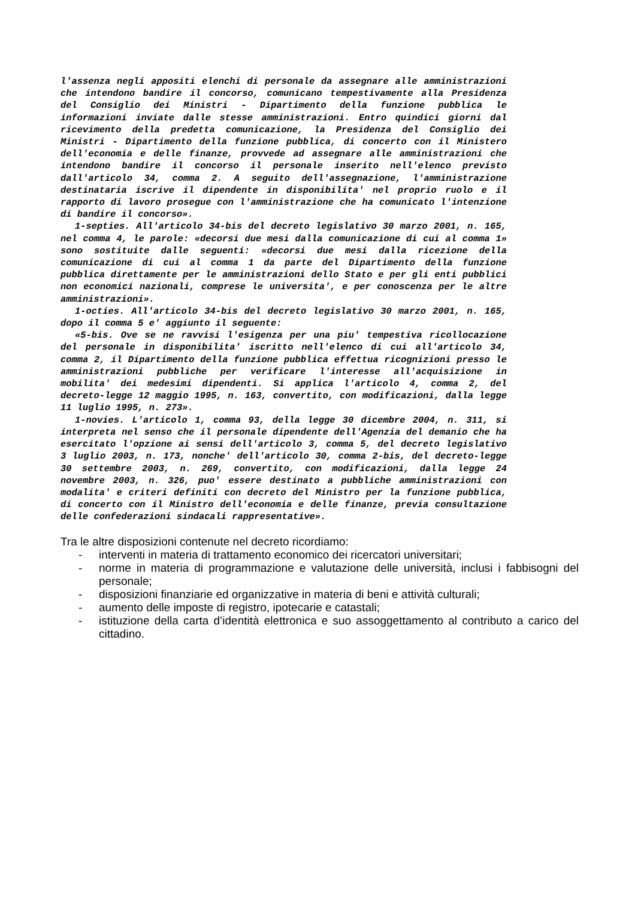l'assenza negli appositi elenchi di personale da assegnare alle amministrazioni che intendono bandire il concorso, comunicano tempestivamente alla Presidenza del Consiglio dei Ministri - Dipartimento della funzione pubblica le informazioni inviate dalle stesse amministrazioni. Entro quindici giorni dal ricevimento della predetta comunicazione, la Presidenza del Consiglio dei Ministri - Dipartimento della funzione pubblica, di concerto con il Ministero dell'economia e delle finanze, provvede ad assegnare alle amministrazioni che intendono bandire il concorso il personale inserito nell'elenco previsto dall'articolo 34, comma 2. A seguito dell'assegnazione, l'amministrazione destinataria iscrive il dipendente in disponibilita' nel proprio ruolo e il rapporto di lavoro prosegue con l'amministrazione che ha comunicato l'intenzione di bandire il concorso».
1-septies. All'articolo 34-bis del decreto legislativo 30 marzo 2001, n. 165, nel comma 4, le parole: «decorsi due mesi dalla comunicazione di cui al comma 1» sono sostituite dalle seguenti: «decorsi due mesi dalla ricezione della comunicazione di cui al comma 1 da parte del Dipartimento della funzione pubblica direttamente per le amministrazioni dello Stato e per gli enti pubblici non economici nazionali, comprese le universita', e per conoscenza per le altre amministrazioni».
1-octies. All'articolo 34-bis del decreto legislativo 30 marzo 2001, n. 165, dopo il comma 5 e' aggiunto il seguente:
«5-bis. Ove se ne ravvisi l'esigenza per una piu' tempestiva ricollocazione del personale in disponibilita' iscritto nell'elenco di cui all'articolo 34, comma 2, il Dipartimento della funzione pubblica effettua ricognizioni presso le amministrazioni pubbliche per verificare l'interesse all'acquisizione in mobilita' dei medesimi dipendenti. Si applica l'articolo 4, comma 2, del decreto-legge 12 maggio 1995, n. 163, convertito, con modificazioni, dalla legge 11 luglio 1995, n. 273».
1-novies. L'articolo 1, comma 93, della legge 30 dicembre 2004, n. 311, si interpreta nel senso che il personale dipendente dell'Agenzia del demanio che ha esercitato l'opzione ai sensi dell'articolo 3, comma 5, del decreto legislativo 3 luglio 2003, n. 173, nonche' dell'articolo 30, comma 2-bis, del decreto-legge 30 settembre 2003, n. 269, convertito, con modificazioni, dalla legge 24 novembre 2003, n. 326, puo' essere destinato a pubbliche amministrazioni con modalita' e criteri definiti con decreto del Ministro per la funzione pubblica, di concerto con il Ministro dell'economia e delle finanze, previa consultazione delle confederazioni sindacali rappresentative».
Tra le altre disposizioni contenute nel decreto ricordiamo:
- interventi in materia di trattamento economico dei ricercatori universitari;
- norme in materia di programmazione e valutazione delle università, inclusi i fabbisogni del personale;
- disposizioni finanziarie ed organizzative in materia di beni e attività culturali;
- aumento delle imposte di registro, ipotecarie e catastali;
- istituzione della carta d’identità elettronica e suo assoggettamento al contributo a carico del cittadino.